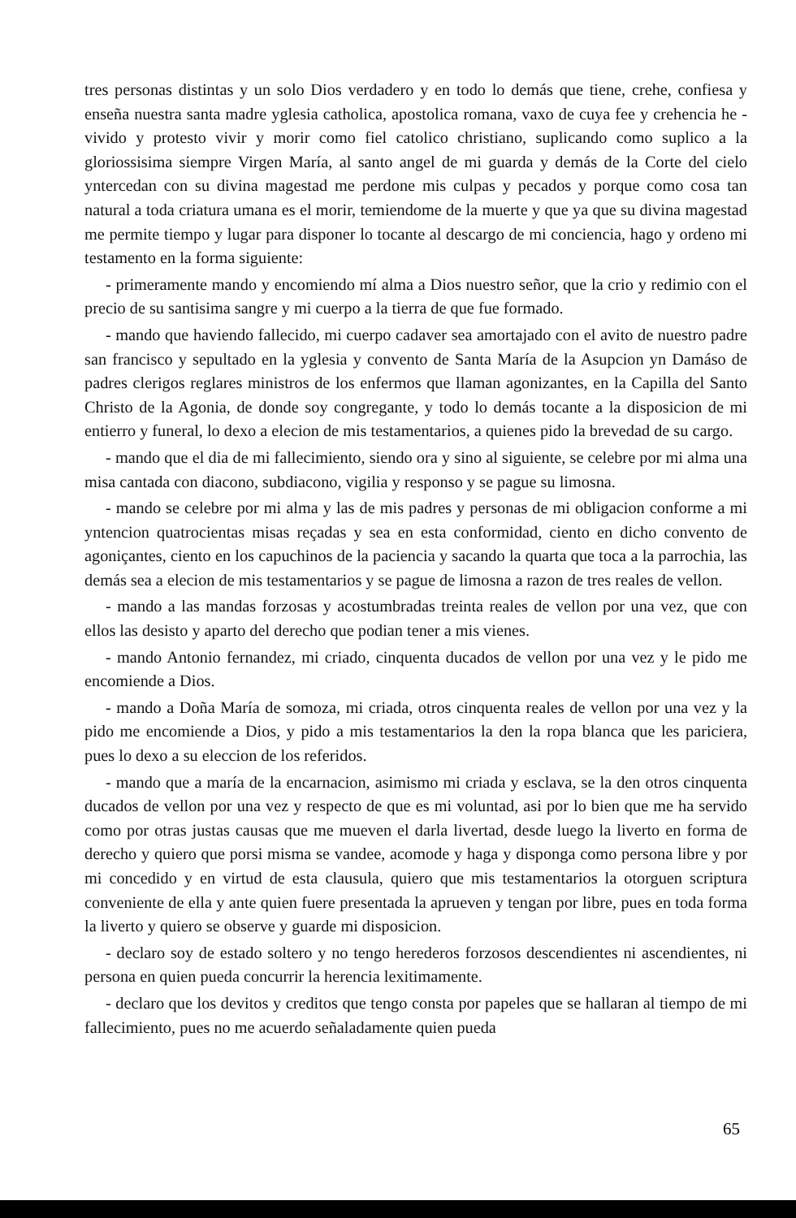tres personas distintas y un solo Dios verdadero y en todo lo demás que tiene, crehe, confiesa y enseña nuestra santa madre yglesia catholica, apostolica romana, vaxo de cuya fee y crehencia he -vivido y protesto vivir y morir como fiel catolico christiano, suplicando como suplico a la gloriossisima siempre Virgen María, al santo angel de mi guarda y demás de la Corte del cielo yntercedan con su divina magestad me perdone mis culpas y pecados y porque como cosa tan natural a toda criatura umana es el morir, temiendome de la muerte y que ya que su divina magestad me permite tiempo y lugar para disponer lo tocante al descargo de mi conciencia, hago y ordeno mi testamento en la forma siguiente:
- primeramente mando y encomiendo mí alma a Dios nuestro señor, que la crio y redimio con el precio de su santisima sangre y mi cuerpo a la tierra de que fue formado.
- mando que haviendo fallecido, mi cuerpo cadaver sea amortajado con el avito de nuestro padre san francisco y sepultado en la yglesia y convento de Santa María de la Asupcion yn Damáso de padres clerigos reglares ministros de los enfermos que llaman agonizantes, en la Capilla del Santo Christo de la Agonia, de donde soy congregante, y todo lo demás tocante a la disposicion de mi entierro y funeral, lo dexo a elecion de mis testamentarios, a quienes pido la brevedad de su cargo.
- mando que el dia de mi fallecimiento, siendo ora y sino al siguiente, se celebre por mi alma una misa cantada con diacono, subdiacono, vigilia y responso y se pague su limosna.
- mando se celebre por mi alma y las de mis padres y personas de mi obligacion conforme a mi yntencion quatrocientas misas reçadas y sea en esta conformidad, ciento en dicho convento de agoniçantes, ciento en los capuchinos de la paciencia y sacando la quarta que toca a la parrochia, las demás sea a elecion de mis testamentarios y se pague de limosna a razon de tres reales de vellon.
- mando a las mandas forzosas y acostumbradas treinta reales de vellon por una vez, que con ellos las desisto y aparto del derecho que podian tener a mis vienes.
- mando Antonio fernandez, mi criado, cinquenta ducados de vellon por una vez y le pido me encomiende a Dios.
- mando a Doña María de somoza, mi criada, otros cinquenta reales de vellon por una vez y la pido me encomiende a Dios, y pido a mis testamentarios la den la ropa blanca que les pariciera, pues lo dexo a su eleccion de los referidos.
- mando que a maría de la encarnacion, asimismo mi criada y esclava, se la den otros cinquenta ducados de vellon por una vez y respecto de que es mi voluntad, asi por lo bien que me ha servido como por otras justas causas que me mueven el darla livertad, desde luego la liverto en forma de derecho y quiero que porsi misma se vandee, acomode y haga y disponga como persona libre y por mi concedido y en virtud de esta clausula, quiero que mis testamentarios la otorguen scriptura conveniente de ella y ante quien fuere presentada la aprueven y tengan por libre, pues en toda forma la liverto y quiero se observe y guarde mi disposicion.
- declaro soy de estado soltero y no tengo herederos forzosos descendientes ni ascendientes, ni persona en quien pueda concurrir la herencia lexitimamente.
- declaro que los devitos y creditos que tengo consta por papeles que se hallaran al tiempo de mi fallecimiento, pues no me acuerdo señaladamente quien pueda
65